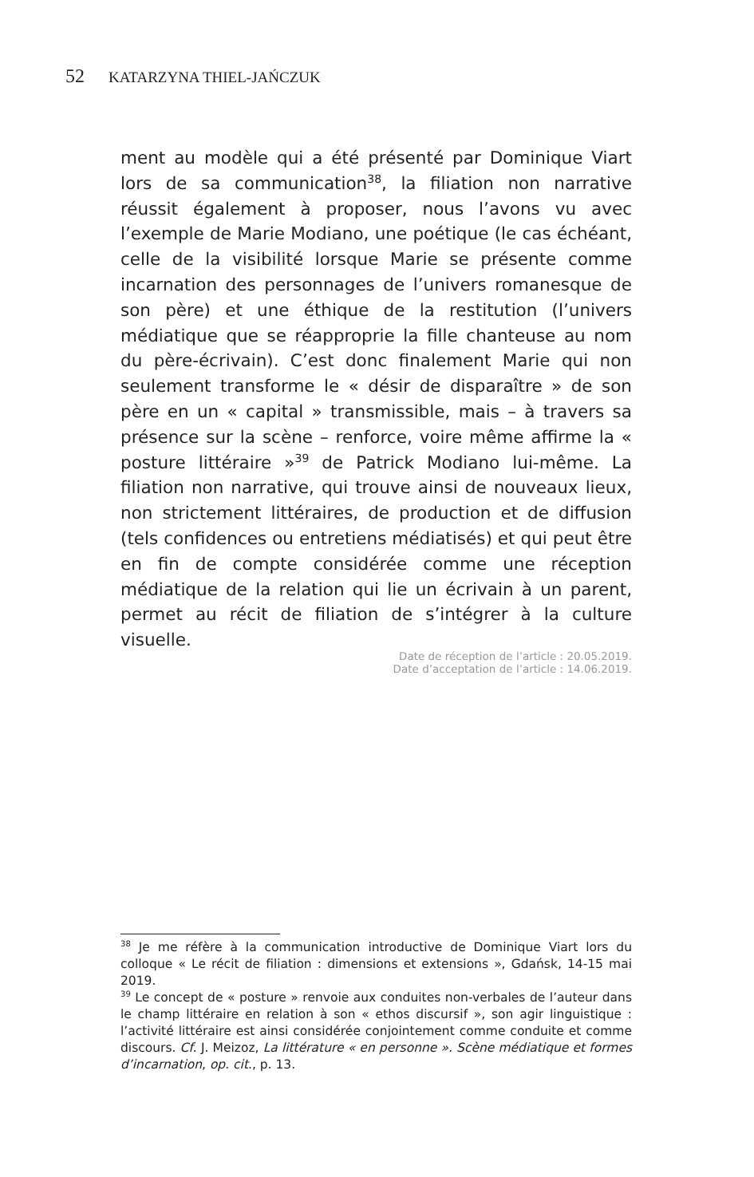52 KATARZYNA THIEL-JAŃCZUK
ment au modèle qui a été présenté par Dominique Viart lors de sa communication<sup>38</sup>, la filiation non narrative réussit également à proposer, nous l’avons vu avec l’exemple de Marie Modiano, une poétique (le cas échéant, celle de la visibilité lorsque Marie se présente comme incarnation des personnages de l’univers romanesque de son père) et une éthique de la restitution (l’univers médiatique que se réapproprie la fille chanteuse au nom du père-écrivain). C’est donc finalement Marie qui non seulement transforme le « désir de disparaître » de son père en un « capital » transmissible, mais – à travers sa présence sur la scène – renforce, voire même affirme la « posture littéraire »<sup>39</sup> de Patrick Modiano lui-même. La filiation non narrative, qui trouve ainsi de nouveaux lieux, non strictement littéraires, de production et de diffusion (tels confidences ou entretiens médiatisés) et qui peut être en fin de compte considérée comme une réception médiatique de la relation qui lie un écrivain à un parent, permet au récit de filiation de s’intégrer à la culture visuelle.
Date de réception de l’article : 20.05.2019.
Date d’acceptation de l’article : 14.06.2019.
<sup>38</sup> Je me réfère à la communication introductive de Dominique Viart lors du colloque « Le récit de filiation : dimensions et extensions », Gdańsk, 14-15 mai 2019.
<sup>39</sup> Le concept de « posture » renvoie aux conduites non-verbales de l’auteur dans le champ littéraire en relation à son « ethos discursif », son agir linguistique : l’activité littéraire est ainsi considérée conjointement comme conduite et comme discours. Cf. J. Meizoz, La littérature « en personne ». Scène médiatique et formes d’incarnation, op. cit., p. 13.